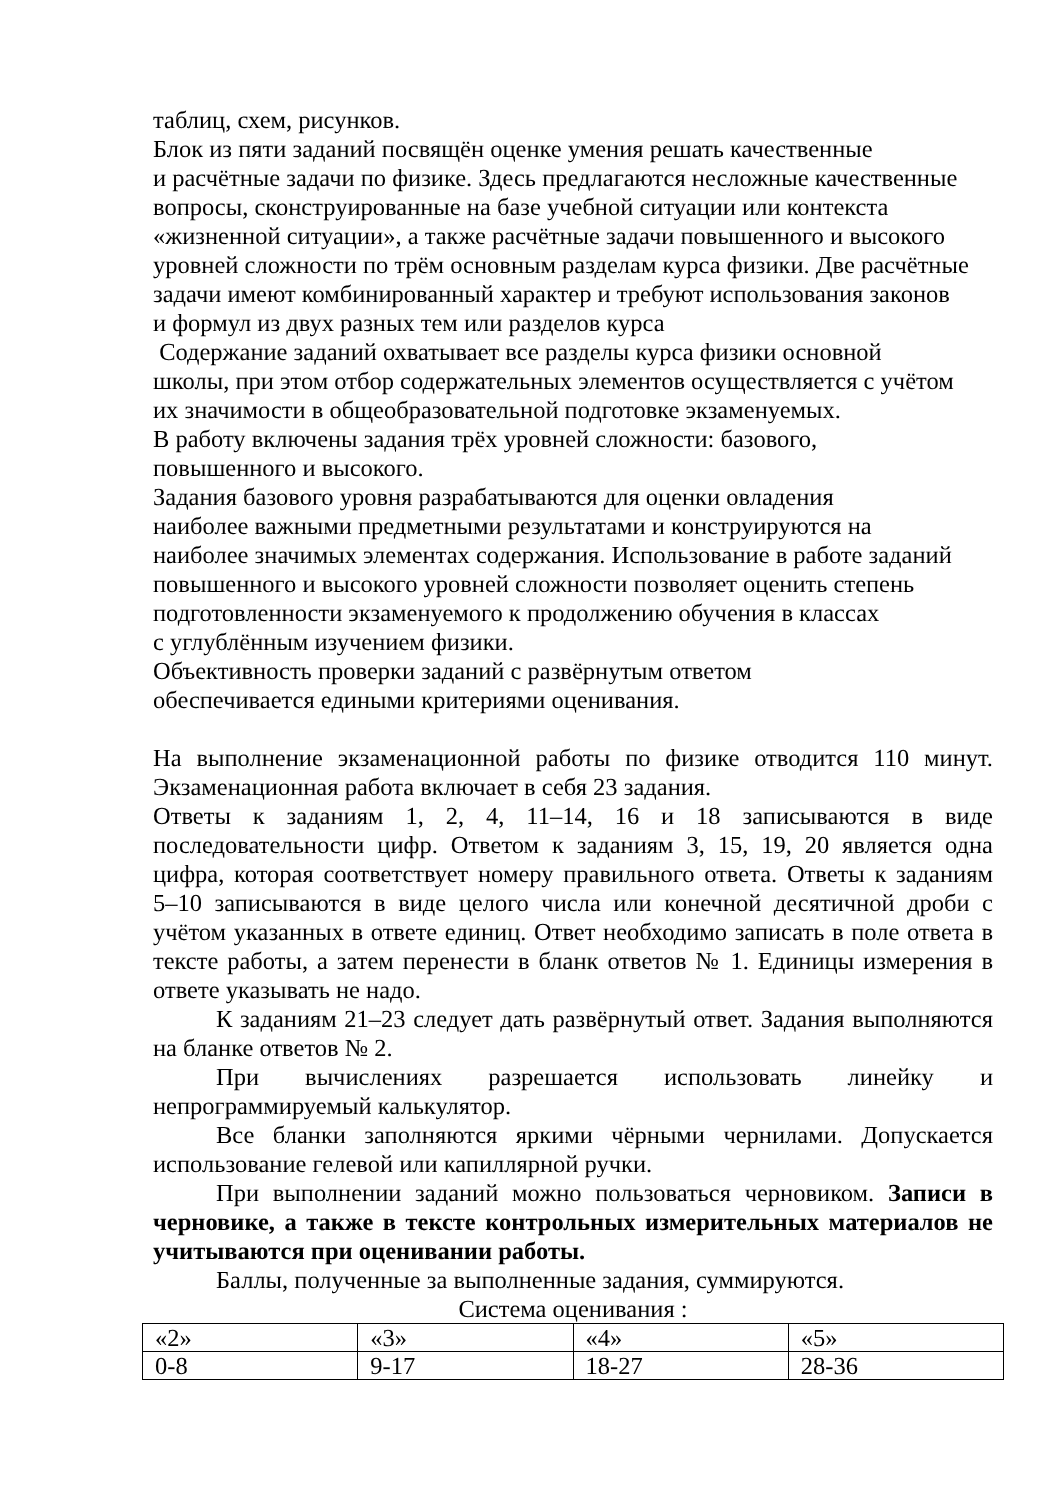таблиц, схем, рисунков.
Блок из пяти заданий посвящён оценке умения решать качественные
и расчётные задачи по физике. Здесь предлагаются несложные качественные
вопросы, сконструированные на базе учебной ситуации или контекста
«жизненной ситуации», а также расчётные задачи повышенного и высокого
уровней сложности по трём основным разделам курса физики. Две расчётные
задачи имеют комбинированный характер и требуют использования законов
и формул из двух разных тем или разделов курса
Содержание заданий охватывает все разделы курса физики основной
школы, при этом отбор содержательных элементов осуществляется с учётом
их значимости в общеобразовательной подготовке экзаменуемых.
В работу включены задания трёх уровней сложности: базового,
повышенного и высокого.
Задания базового уровня разрабатываются для оценки овладения
наиболее важными предметными результатами и конструируются на
наиболее значимых элементах содержания. Использование в работе заданий
повышенного и высокого уровней сложности позволяет оценить степень
подготовленности экзаменуемого к продолжению обучения в классах
с углублённым изучением физики.
Объективность проверки заданий с развёрнутым ответом
обеспечивается едиными критериями оценивания.
На выполнение экзаменационной работы по физике отводится 110 минут. Экзаменационная работа включает в себя 23 задания.
Ответы к заданиям 1, 2, 4, 11–14, 16 и 18 записываются в виде последовательности цифр. Ответом к заданиям 3, 15, 19, 20 является одна цифра, которая соответствует номеру правильного ответа. Ответы к заданиям 5–10 записываются в виде целого числа или конечной десятичной дроби с учётом указанных в ответе единиц. Ответ необходимо записать в поле ответа в тексте работы, а затем перенести в бланк ответов № 1. Единицы измерения в ответе указывать не надо.
К заданиям 21–23 следует дать развёрнутый ответ. Задания выполняются на бланке ответов № 2.
При вычислениях разрешается использовать линейку и непрограммируемый калькулятор.
Все бланки заполняются яркими чёрными чернилами. Допускается использование гелевой или капиллярной ручки.
При выполнении заданий можно пользоваться черновиком. Записи в черновике, а также в тексте контрольных измерительных материалов не учитываются при оценивании работы.
Баллы, полученные за выполненные задания, суммируются.
Система оценивания :
| «2» | «3» | «4» | «5» |
| 0-8 | 9-17 | 18-27 | 28-36 |